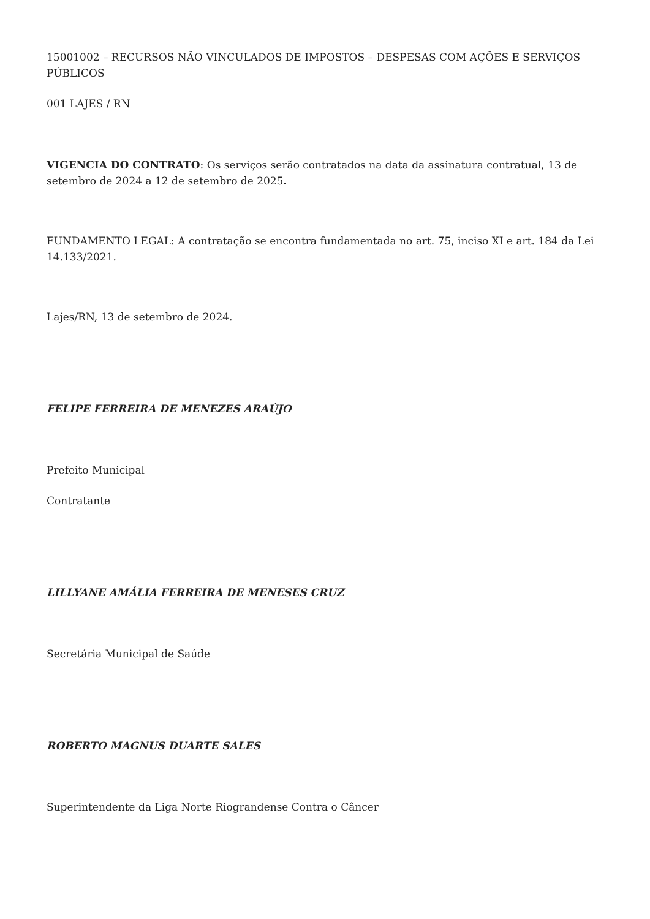15001002 – RECURSOS NÃO VINCULADOS DE IMPOSTOS – DESPESAS COM AÇÕES E SERVIÇOS PÚBLICOS
001 LAJES / RN
VIGENCIA DO CONTRATO: Os serviços serão contratados na data da assinatura contratual, 13 de setembro de 2024 a 12 de setembro de 2025.
FUNDAMENTO LEGAL: A contratação se encontra fundamentada no art. 75, inciso XI e art. 184 da Lei 14.133/2021.
Lajes/RN, 13 de setembro de 2024.
FELIPE FERREIRA DE MENEZES ARAÚJO
Prefeito Municipal
Contratante
LILLYANE AMÁLIA FERREIRA DE MENESES CRUZ
Secretária Municipal de Saúde
ROBERTO MAGNUS DUARTE SALES
Superintendente da Liga Norte Riograndense Contra o Câncer